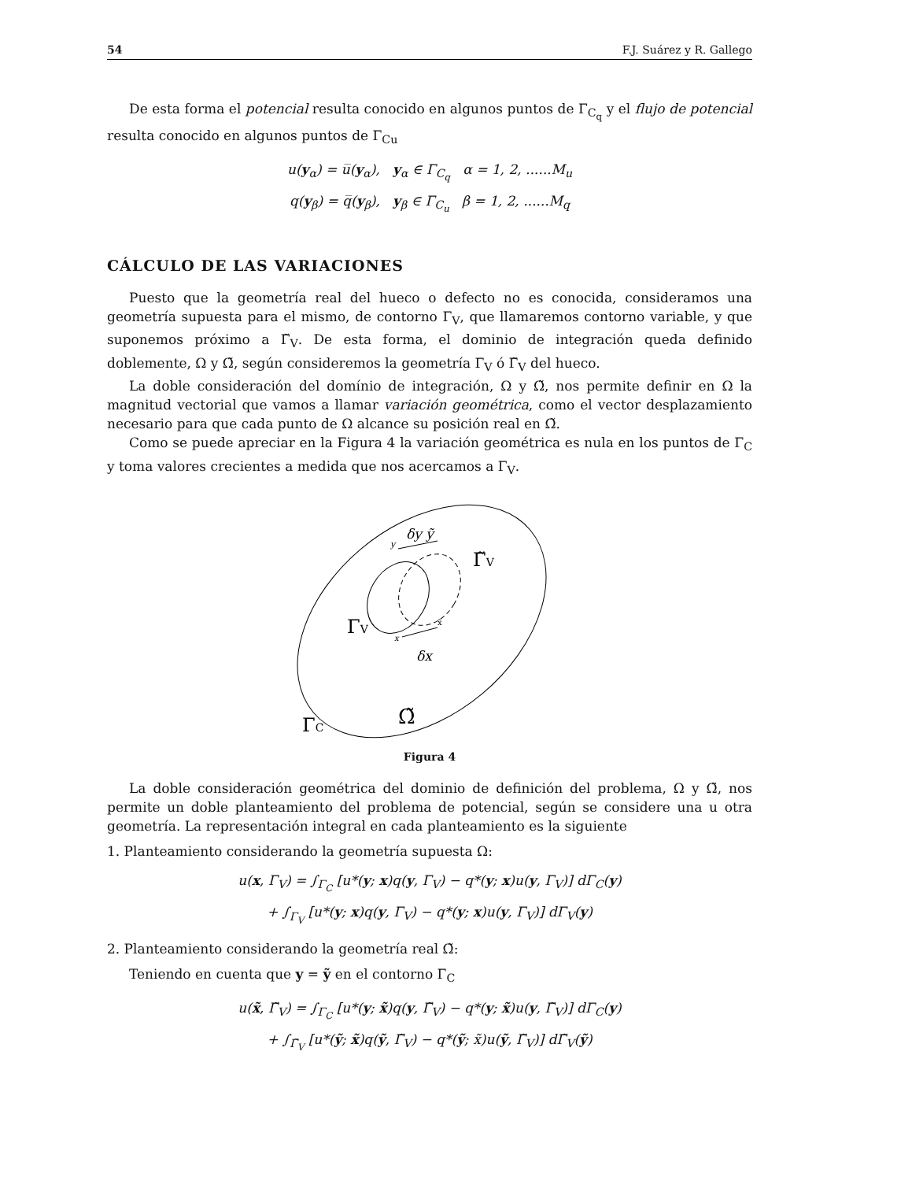54 F.J. Suárez y R. Gallego
De esta forma el potencial resulta conocido en algunos puntos de Γ<sub>C<sub>q</sub></sub> y el flujo de potencial resulta conocido en algunos puntos de Γ<sub>Cu</sub>
u(y<sub>α</sub>) = u̅(y<sub>α</sub>), y<sub>α</sub> ∈ Γ<sub>C<sub>q</sub></sub> α = 1, 2, ......M<sub>u</sub>
q(y<sub>β</sub>) = q̅(y<sub>β</sub>), y<sub>β</sub> ∈ Γ<sub>C<sub>u</sub></sub> β = 1, 2, ......M<sub>q</sub>
CÁLCULO DE LAS VARIACIONES
Puesto que la geometría real del hueco o defecto no es conocida, consideramos una geometría supuesta para el mismo, de contorno Γ<sub>V</sub>, que llamaremos contorno variable, y que suponemos próximo a Γ̃<sub>V</sub>. De esta forma, el dominio de integración queda definido doblemente, Ω y Ω̃, según consideremos la geometría Γ<sub>V</sub> ó Γ̃<sub>V</sub> del hueco.
La doble consideración del domínio de integración, Ω y Ω̃, nos permite definir en Ω la magnitud vectorial que vamos a llamar variación geométrica, como el vector desplazamiento necesario para que cada punto de Ω alcance su posición real en Ω̃.
Como se puede apreciar en la Figura 4 la variación geométrica es nula en los puntos de Γ<sub>C</sub> y toma valores crecientes a medida que nos acercamos a Γ<sub>V</sub>.
δy ỹ
y
Γ̃V
ΓV
x
x̃
δx
Ω̃
ΓC
Figura 4
La doble consideración geométrica del dominio de definición del problema, Ω y Ω̃, nos permite un doble planteamiento del problema de potencial, según se considere una u otra geometría. La representación integral en cada planteamiento es la siguiente
1. Planteamiento considerando la geometría supuesta Ω:
u(x, Γ<sub>V</sub>) = ∫<sub>Γ<sub>C</sub></sub> [u*(y; x)q(y, Γ<sub>V</sub>) − q*(y; x)u(y, Γ<sub>V</sub>)] dΓ<sub>C</sub>(y)
+ ∫<sub>Γ<sub>V</sub></sub> [u*(y; x)q(y, Γ<sub>V</sub>) − q*(y; x)u(y, Γ<sub>V</sub>)] dΓ<sub>V</sub>(y)
2. Planteamiento considerando la geometría real Ω̃:
Teniendo en cuenta que y = ỹ en el contorno Γ<sub>C</sub>
u(x̃, Γ̃<sub>V</sub>) = ∫<sub>Γ<sub>C</sub></sub> [u*(y; x̃)q(y, Γ̃<sub>V</sub>) − q*(y; x̃)u(y, Γ̃<sub>V</sub>)] dΓ<sub>C</sub>(y)
+ ∫<sub>Γ̃<sub>V</sub></sub> [u*(ỹ; x̃)q(ỹ, Γ̃<sub>V</sub>) − q*(ỹ; x̃)u(ỹ, Γ̃<sub>V</sub>)] dΓ̃<sub>V</sub>(ỹ)